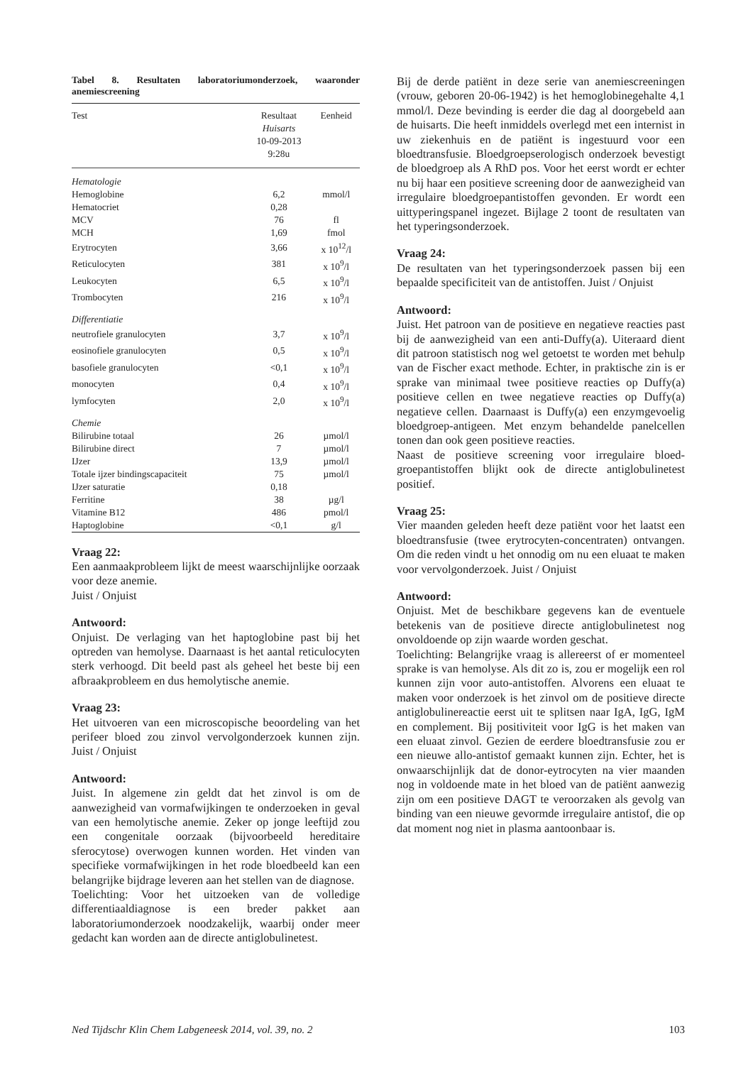Tabel 8. Resultaten laboratoriumonderzoek, waaronder anemiescreening
| Test | Resultaat Huisarts 10-09-2013 9:28u | Eenheid |
| --- | --- | --- |
| Hematologie | | |
| Hemoglobine | 6,2 | mmol/l |
| Hematocriet | 0,28 | |
| MCV | 76 | fl |
| MCH | 1,69 | fmol |
| Erytrocyten | 3,66 | x 10<sup>12</sup>/l |
| Reticulocyten | 381 | x 10<sup>9</sup>/l |
| Leukocyten | 6,5 | x 10<sup>9</sup>/l |
| Trombocyten | 216 | x 10<sup>9</sup>/l |
| Differentiatie | | |
| neutrofiele granulocyten | 3,7 | x 10<sup>9</sup>/l |
| eosinofiele granulocyten | 0,5 | x 10<sup>9</sup>/l |
| basofiele granulocyten | <0,1 | x 10<sup>9</sup>/l |
| monocyten | 0,4 | x 10<sup>9</sup>/l |
| lymfocyten | 2,0 | x 10<sup>9</sup>/l |
| Chemie | | |
| Bilirubine totaal | 26 | µmol/l |
| Bilirubine direct | 7 | µmol/l |
| IJzer | 13,9 | µmol/l |
| Totale ijzer bindingscapaciteit | 75 | µmol/l |
| IJzer saturatie | 0,18 | |
| Ferritine | 38 | µg/l |
| Vitamine B12 | 486 | pmol/l |
| Haptoglobine | <0,1 | g/l |
Vraag 22:
Een aanmaakprobleem lijkt de meest waarschijnlijke oorzaak voor deze anemie.
Juist / Onjuist
Antwoord:
Onjuist. De verlaging van het haptoglobine past bij het optreden van hemolyse. Daarnaast is het aantal reticulocyten sterk verhoogd. Dit beeld past als geheel het beste bij een afbraakprobleem en dus hemolytische anemie.
Vraag 23:
Het uitvoeren van een microscopische beoordeling van het perifeer bloed zou zinvol vervolgonderzoek kunnen zijn. Juist / Onjuist
Antwoord:
Juist. In algemene zin geldt dat het zinvol is om de aanwezigheid van vormafwijkingen te onderzoeken in geval van een hemolytische anemie. Zeker op jonge leeftijd zou een congenitale oorzaak (bijvoorbeeld hereditaire sferocytose) overwogen kunnen worden. Het vinden van specifieke vormafwijkingen in het rode bloedbeeld kan een belangrijke bijdrage leveren aan het stellen van de diagnose.
Toelichting: Voor het uitzoeken van de volledige differentiaaldiagnose is een breder pakket aan laboratoriumonderzoek noodzakelijk, waarbij onder meer gedacht kan worden aan de directe antiglobulinetest.
Bij de derde patiënt in deze serie van anemiescreeningen (vrouw, geboren 20-06-1942) is het hemoglobinegehalte 4,1 mmol/l. Deze bevinding is eerder die dag al doorgebeld aan de huisarts. Die heeft inmiddels overlegd met een internist in uw ziekenhuis en de patiënt is ingestuurd voor een bloedtransfusie. Bloedgroepserologisch onderzoek bevestigt de bloedgroep als A RhD pos. Voor het eerst wordt er echter nu bij haar een positieve screening door de aanwezigheid van irregulaire bloedgroepantistoffen gevonden. Er wordt een uittyperingspanel ingezet. Bijlage 2 toont de resultaten van het typeringsonderzoek.
Vraag 24:
De resultaten van het typeringsonderzoek passen bij een bepaalde specificiteit van de antistoffen. Juist / Onjuist
Antwoord:
Juist. Het patroon van de positieve en negatieve reacties past bij de aanwezigheid van een anti-Duffy(a). Uiteraard dient dit patroon statistisch nog wel getoetst te worden met behulp van de Fischer exact methode. Echter, in praktische zin is er sprake van minimaal twee positieve reacties op Duffy(a) positieve cellen en twee negatieve reacties op Duffy(a) negatieve cellen. Daarnaast is Duffy(a) een enzymgevoelig bloedgroep-antigeen. Met enzym behandelde panelcellen tonen dan ook geen positieve reacties.
Naast de positieve screening voor irregulaire bloed-groepantistoffen blijkt ook de directe antiglobulinetest positief.
Vraag 25:
Vier maanden geleden heeft deze patiënt voor het laatst een bloedtransfusie (twee erytrocyten-concentraten) ontvangen. Om die reden vindt u het onnodig om nu een eluaat te maken voor vervolgonderzoek. Juist / Onjuist
Antwoord:
Onjuist. Met de beschikbare gegevens kan de eventuele betekenis van de positieve directe antiglobulinetest nog onvoldoende op zijn waarde worden geschat.
Toelichting: Belangrijke vraag is allereerst of er momenteel sprake is van hemolyse. Als dit zo is, zou er mogelijk een rol kunnen zijn voor auto-antistoffen. Alvorens een eluaat te maken voor onderzoek is het zinvol om de positieve directe antiglobulinereactie eerst uit te splitsen naar IgA, IgG, IgM en complement. Bij positiviteit voor IgG is het maken van een eluaat zinvol. Gezien de eerdere bloedtransfusie zou er een nieuwe allo-antistof gemaakt kunnen zijn. Echter, het is onwaarschijnlijk dat de donor-eytrocyten na vier maanden nog in voldoende mate in het bloed van de patiënt aanwezig zijn om een positieve DAGT te veroorzaken als gevolg van binding van een nieuwe gevormde irregulaire antistof, die op dat moment nog niet in plasma aantoonbaar is.
Ned Tijdschr Klin Chem Labgeneesk 2014, vol. 39, no. 2 103